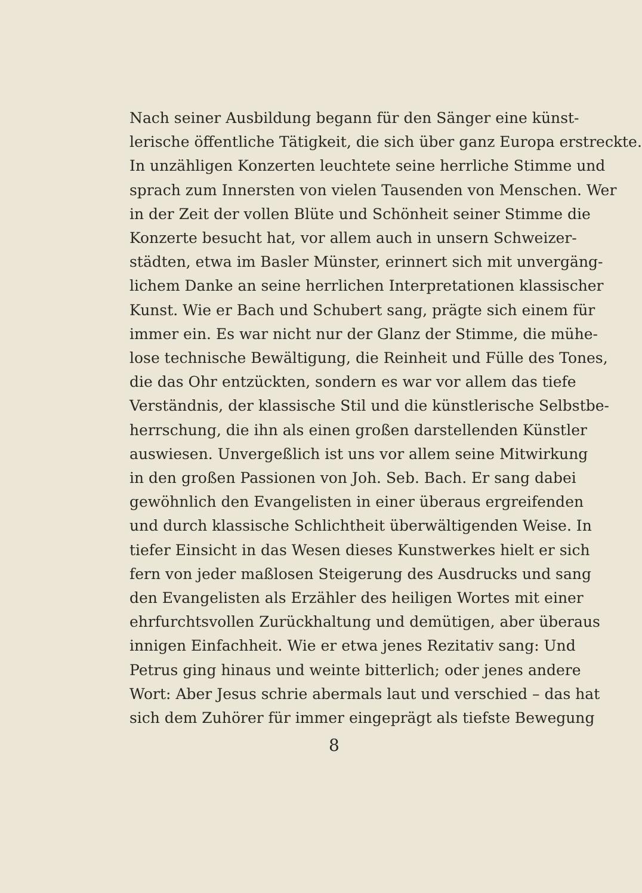Nach seiner Ausbildung begann für den Sänger eine künst-
lerische öffentliche Tätigkeit, die sich über ganz Europa erstreckte.
In unzähligen Konzerten leuchtete seine herrliche Stimme und
sprach zum Innersten von vielen Tausenden von Menschen. Wer
in der Zeit der vollen Blüte und Schönheit seiner Stimme die
Konzerte besucht hat, vor allem auch in unsern Schweizer-
städten, etwa im Basler Münster, erinnert sich mit unvergäng-
lichem Danke an seine herrlichen Interpretationen klassischer
Kunst. Wie er Bach und Schubert sang, prägte sich einem für
immer ein. Es war nicht nur der Glanz der Stimme, die mühe-
lose technische Bewältigung, die Reinheit und Fülle des Tones,
die das Ohr entzückten, sondern es war vor allem das tiefe
Verständnis, der klassische Stil und die künstlerische Selbstbe-
herrschung, die ihn als einen großen darstellenden Künstler
auswiesen. Unvergeßlich ist uns vor allem seine Mitwirkung
in den großen Passionen von Joh. Seb. Bach. Er sang dabei
gewöhnlich den Evangelisten in einer überaus ergreifenden
und durch klassische Schlichtheit überwältigenden Weise. In
tiefer Einsicht in das Wesen dieses Kunstwerkes hielt er sich
fern von jeder maßlosen Steigerung des Ausdrucks und sang
den Evangelisten als Erzähler des heiligen Wortes mit einer
ehrfurchtsvollen Zurückhaltung und demütigen, aber überaus
innigen Einfachheit. Wie er etwa jenes Rezitativ sang: Und
Petrus ging hinaus und weinte bitterlich; oder jenes andere
Wort: Aber Jesus schrie abermals laut und verschied – das hat
sich dem Zuhörer für immer eingeprägt als tiefste Bewegung
8